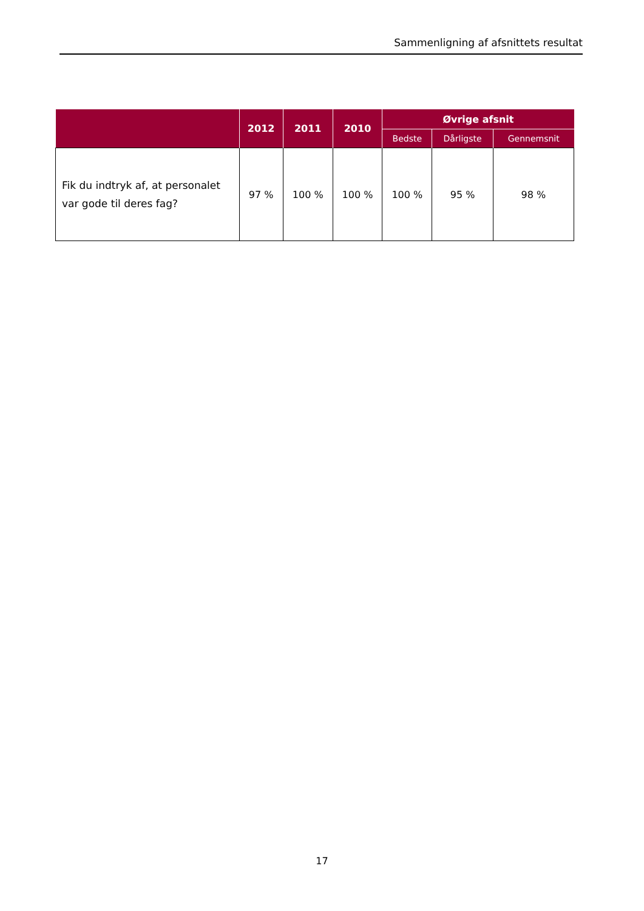Sammenligning af afsnittets resultat
| | 2012 | 2011 | 2010 | Øvrige afsnit | | |
| --- | --- | --- | --- | --- | --- | --- |
| | | | | Bedste | Dårligste | Gennemsnit |
| Fik du indtryk af, at personalet var gode til deres fag? | 97 % | 100 % | 100 % | 100 % | 95 % | 98 % |
17